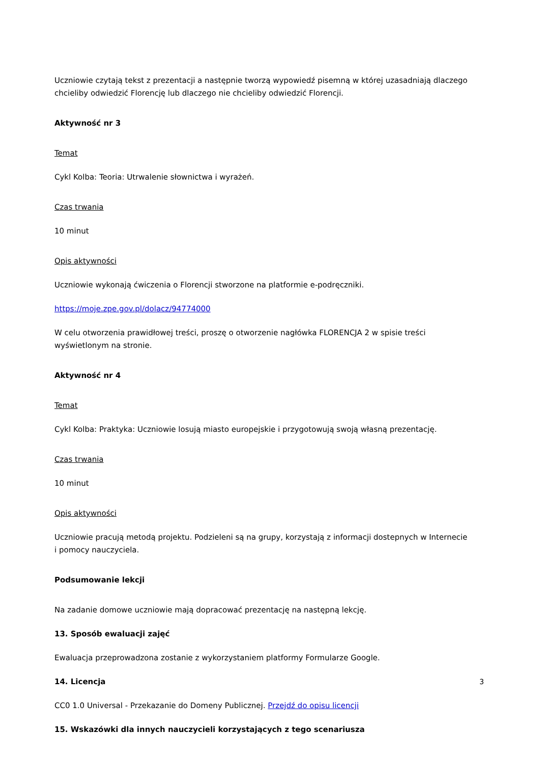Uczniowie czytają tekst z prezentacji a następnie tworzą wypowiedź pisemną w której uzasadniają dlaczego chcieliby odwiedzić Florencję lub dlaczego nie chcieliby odwiedzić Florencji.
Aktywność nr 3
Temat
Cykl Kolba: Teoria: Utrwalenie słownictwa i wyrażeń.
Czas trwania
10 minut
Opis aktywności
Uczniowie wykonają ćwiczenia o Florencji stworzone na platformie e-podręczniki.
https://moje.zpe.gov.pl/dolacz/94774000
W celu otworzenia prawidłowej treści, proszę o otworzenie nagłówka FLORENCJA 2 w spisie treści wyświetlonym na stronie.
Aktywność nr 4
Temat
Cykl Kolba: Praktyka: Uczniowie losują miasto europejskie i przygotowują swoją własną prezentację.
Czas trwania
10 minut
Opis aktywności
Uczniowie pracują metodą projektu. Podzieleni są na grupy, korzystają z informacji dostepnych w Internecie i pomocy nauczyciela.
Podsumowanie lekcji
Na zadanie domowe uczniowie mają dopracować prezentację na następną lekcję.
13. Sposób ewaluacji zajęć
Ewaluacja przeprowadzona zostanie z wykorzystaniem platformy Formularze Google.
14. Licencja
CC0 1.0 Universal - Przekazanie do Domeny Publicznej. Przejdź do opisu licencji
15. Wskazówki dla innych nauczycieli korzystających z tego scenariusza
3